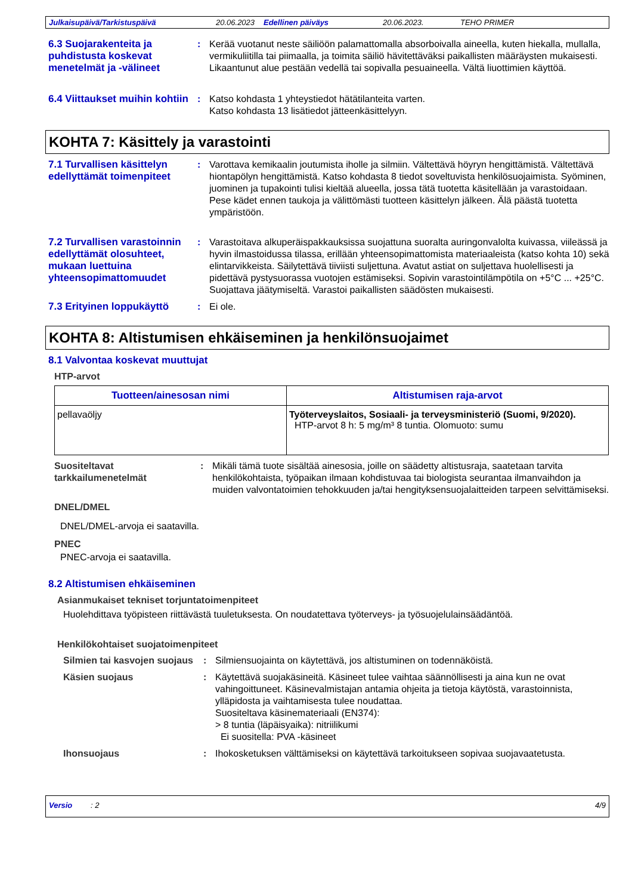Julkaisupäivä/Tarkistuspäivä 20.06.2023 Edellinen päiväys 20.06.2023. TEHO PRIMER
6.3 Suojarakenteita ja puhdistusta koskevat menetelmät ja -välineet
: Kerää vuotanut neste säiliöön palamattomalla absorboivalla aineella, kuten hiekalla, mullalla, vermikuliitilla tai piimaalla, ja toimita säiliö hävitettäväksi paikallisten määräysten mukaisesti. Likaantunut alue pestään vedellä tai sopivalla pesuaineella. Vältä liuottimien käyttöä.
6.4 Viittaukset muihin kohtiin
: Katso kohdasta 1 yhteystiedot hätätilanteita varten.
Katso kohdasta 13 lisätiedot jätteenkäsittelyyn.
KOHTA 7: Käsittely ja varastointi
7.1 Turvallisen käsittelyn edellyttämät toimenpiteet
: Varottava kemikaalin joutumista iholle ja silmiin. Vältettävä höyryn hengittämistä. Vältettävä hiontapölyn hengittämistä. Katso kohdasta 8 tiedot soveltuvista henkilösuojaimista. Syöminen, juominen ja tupakointi tulisi kieltää alueella, jossa tätä tuotetta käsitellään ja varastoidaan. Pese kädet ennen taukoja ja välittömästi tuotteen käsittelyn jälkeen. Älä päästä tuotetta ympäristöön.
7.2 Turvallisen varastoinnin edellyttämät olosuhteet, mukaan luettuina yhteensopimattomuudet
: Varastoitava alkuperäispakkauksissa suojattuna suoralta auringonvalolta kuivassa, viileässä ja hyvin ilmastoidussa tilassa, erillään yhteensopimattomista materiaaleista (katso kohta 10) sekä elintarvikkeista. Säilytettävä tiiviisti suljettuna. Avatut astiat on suljettava huolellisesti ja pidettävä pystysuorassa vuotojen estämiseksi. Sopivin varastointilämpötila on +5°C ... +25°C. Suojattava jäätymiseltä. Varastoi paikallisten säädösten mukaisesti.
7.3 Erityinen loppukäyttö
: Ei ole.
KOHTA 8: Altistumisen ehkäiseminen ja henkilönsuojaimet
8.1 Valvontaa koskevat muuttujat
HTP-arvot
| Tuotteen/ainesosan nimi | Altistumisen raja-arvot |
| --- | --- |
| pellavaöljy | Työterveyslaitos, Sosiaali- ja terveysministeriö (Suomi, 9/2020). HTP-arvot 8 h: 5 mg/m³ 8 tuntia. Olomuoto: sumu |
Suositeltavat tarkkailumenetelmät
: Mikäli tämä tuote sisältää ainesosia, joille on säädetty altistusraja, saatetaan tarvita henkilökohtaista, työpaikan ilmaan kohdistuvaa tai biologista seurantaa ilmanvaihdon ja muiden valvontatoimien tehokkuuden ja/tai hengityksensuojalaitteiden tarpeen selvittämiseksi.
DNEL/DMEL
DNEL/DMEL-arvoja ei saatavilla.
PNEC
PNEC-arvoja ei saatavilla.
8.2 Altistumisen ehkäiseminen
Asianmukaiset tekniset torjuntatoimenpiteet
Huolehdittava työpisteen riittävästä tuuletuksesta. On noudatettava työterveys- ja työsuojelulainsäädäntöä.
Henkilökohtaiset suojatoimenpiteet
Silmien tai kasvojen suojaus
: Silmiensuojainta on käytettävä, jos altistuminen on todennäköistä.
Käsien suojaus : Käytettävä suojakäsineitä. Käsineet tulee vaihtaa säännöllisesti ja aina kun ne ovat vahingoittuneet. Käsinevalmistajan antamia ohjeita ja tietoja käytöstä, varastoinnista, ylläpidosta ja vaihtamisesta tulee noudattaa.
Suositeltava käsinemateriaali (EN374):
> 8 tuntia (läpäisyaika): nitriilikumi
Ei suositella: PVA -käsineet
Ihonsuojaus : Ihokosketuksen välttämiseksi on käytettävä tarkoitukseen sopivaa suojavaatetusta.
Versio: 2 4/9